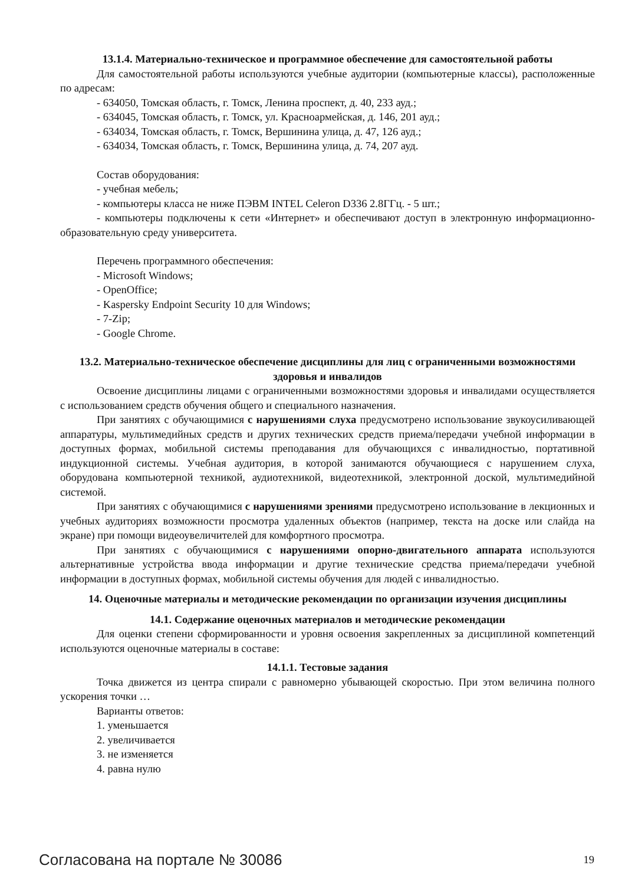13.1.4. Материально-техническое и программное обеспечение для самостоятельной работы
Для самостоятельной работы используются учебные аудитории (компьютерные классы), расположенные по адресам:
- 634050, Томская область, г. Томск, Ленина проспект, д. 40, 233 ауд.;
- 634045, Томская область, г. Томск, ул. Красноармейская, д. 146, 201 ауд.;
- 634034, Томская область, г. Томск, Вершинина улица, д. 47, 126 ауд.;
- 634034, Томская область, г. Томск, Вершинина улица, д. 74, 207 ауд.
Состав оборудования:
- учебная мебель;
- компьютеры класса не ниже ПЭВМ INTEL Celeron D336 2.8ГГц. - 5 шт.;
- компьютеры подключены к сети «Интернет» и обеспечивают доступ в электронную информационно-образовательную среду университета.
Перечень программного обеспечения:
- Microsoft Windows;
- OpenOffice;
- Kaspersky Endpoint Security 10 для Windows;
- 7-Zip;
- Google Chrome.
13.2. Материально-техническое обеспечение дисциплины для лиц с ограниченными возможностями здоровья и инвалидов
Освоение дисциплины лицами с ограниченными возможностями здоровья и инвалидами осуществляется с использованием средств обучения общего и специального назначения.
При занятиях с обучающимися с нарушениями слуха предусмотрено использование звукоусиливающей аппаратуры, мультимедийных средств и других технических средств приема/передачи учебной информации в доступных формах, мобильной системы преподавания для обучающихся с инвалидностью, портативной индукционной системы. Учебная аудитория, в которой занимаются обучающиеся с нарушением слуха, оборудована компьютерной техникой, аудиотехникой, видеотехникой, электронной доской, мультимедийной системой.
При занятиях с обучающимися с нарушениями зрениями предусмотрено использование в лекционных и учебных аудиториях возможности просмотра удаленных объектов (например, текста на доске или слайда на экране) при помощи видеоувеличителей для комфортного просмотра.
При занятиях с обучающимися с нарушениями опорно-двигательного аппарата используются альтернативные устройства ввода информации и другие технические средства приема/передачи учебной информации в доступных формах, мобильной системы обучения для людей с инвалидностью.
14. Оценочные материалы и методические рекомендации по организации изучения дисциплины
14.1. Содержание оценочных материалов и методические рекомендации
Для оценки степени сформированности и уровня освоения закрепленных за дисциплиной компетенций используются оценочные материалы в составе:
14.1.1. Тестовые задания
Точка движется из центра спирали с равномерно убывающей скоростью. При этом величина полного ускорения точки …
Варианты ответов:
1. уменьшается
2. увеличивается
3. не изменяется
4. равна нулю
Согласована на портале № 30086 19